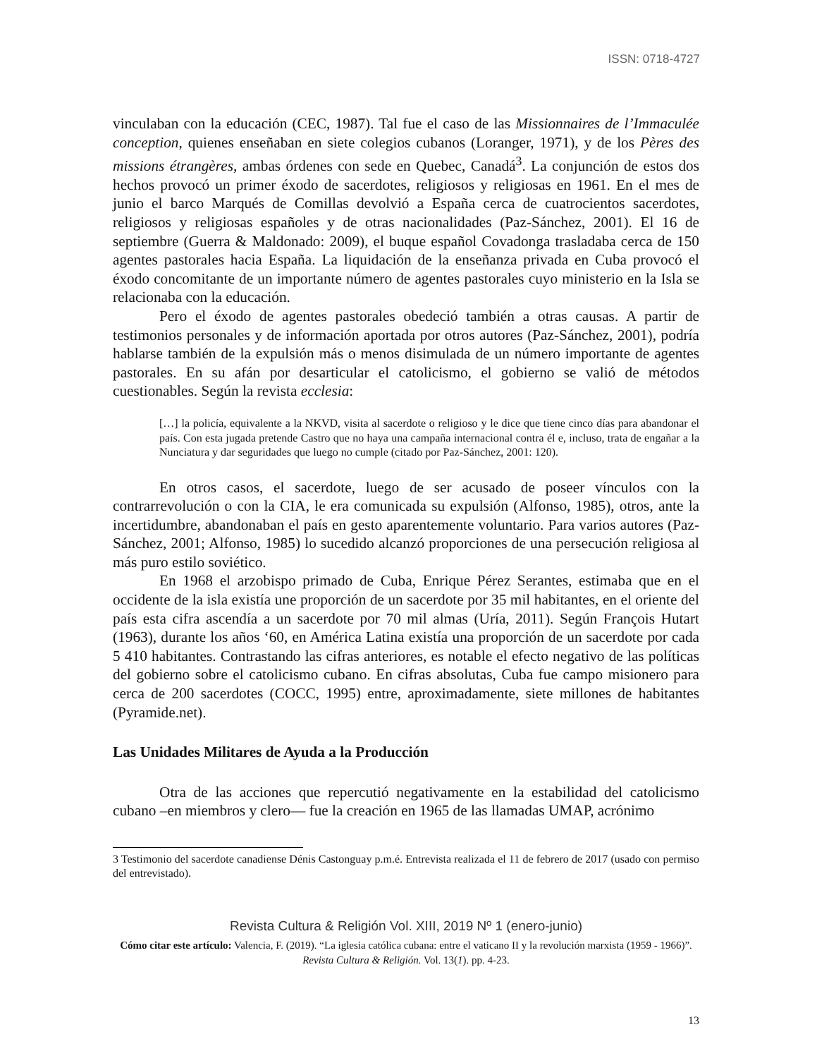ISSN: 0718-4727
vinculaban con la educación (CEC, 1987). Tal fue el caso de las Missionnaires de l’Immaculée conception, quienes enseñaban en siete colegios cubanos (Loranger, 1971), y de los Pères des missions étrangères, ambas órdenes con sede en Quebec, Canadá<sup>3</sup>. La conjunción de estos dos hechos provocó un primer éxodo de sacerdotes, religiosos y religiosas en 1961. En el mes de junio el barco Marqués de Comillas devolvió a España cerca de cuatrocientos sacerdotes, religiosos y religiosas españoles y de otras nacionalidades (Paz-Sánchez, 2001). El 16 de septiembre (Guerra & Maldonado: 2009), el buque español Covadonga trasladaba cerca de 150 agentes pastorales hacia España. La liquidación de la enseñanza privada en Cuba provocó el éxodo concomitante de un importante número de agentes pastorales cuyo ministerio en la Isla se relacionaba con la educación.
Pero el éxodo de agentes pastorales obedeció también a otras causas. A partir de testimonios personales y de información aportada por otros autores (Paz-Sánchez, 2001), podría hablarse también de la expulsión más o menos disimulada de un número importante de agentes pastorales. En su afán por desarticular el catolicismo, el gobierno se valió de métodos cuestionables. Según la revista ecclesia:
[…] la policía, equivalente a la NKVD, visita al sacerdote o religioso y le dice que tiene cinco días para abandonar el país. Con esta jugada pretende Castro que no haya una campaña internacional contra él e, incluso, trata de engañar a la Nunciatura y dar seguridades que luego no cumple (citado por Paz-Sánchez, 2001: 120).
En otros casos, el sacerdote, luego de ser acusado de poseer vínculos con la contrarrevolución o con la CIA, le era comunicada su expulsión (Alfonso, 1985), otros, ante la incertidumbre, abandonaban el país en gesto aparentemente voluntario. Para varios autores (Paz-Sánchez, 2001; Alfonso, 1985) lo sucedido alcanzó proporciones de una persecución religiosa al más puro estilo soviético.
En 1968 el arzobispo primado de Cuba, Enrique Pérez Serantes, estimaba que en el occidente de la isla existía une proporción de un sacerdote por 35 mil habitantes, en el oriente del país esta cifra ascendía a un sacerdote por 70 mil almas (Uría, 2011). Según François Hutart (1963), durante los años ‘60, en América Latina existía una proporción de un sacerdote por cada 5 410 habitantes. Contrastando las cifras anteriores, es notable el efecto negativo de las políticas del gobierno sobre el catolicismo cubano. En cifras absolutas, Cuba fue campo misionero para cerca de 200 sacerdotes (COCC, 1995) entre, aproximadamente, siete millones de habitantes (Pyramide.net).
Las Unidades Militares de Ayuda a la Producción
Otra de las acciones que repercutió negativamente en la estabilidad del catolicismo cubano –en miembros y clero— fue la creación en 1965 de las llamadas UMAP, acrónimo
3 Testimonio del sacerdote canadiense Dénis Castonguay p.m.é. Entrevista realizada el 11 de febrero de 2017 (usado con permiso del entrevistado).
Revista Cultura & Religión Vol. XIII, 2019 Nº 1 (enero-junio)
Cómo citar este artículo: Valencia, F. (2019). “La iglesia católica cubana: entre el vaticano II y la revolución marxista (1959 - 1966)”. Revista Cultura & Religión. Vol. 13(1). pp. 4-23.
13